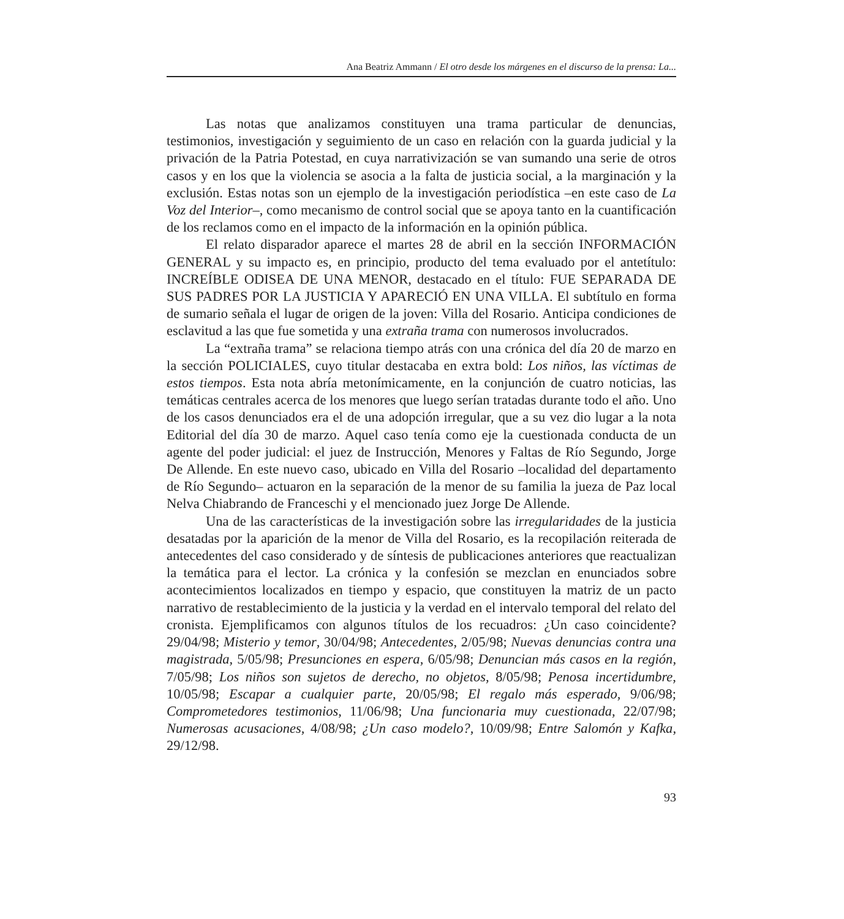Ana Beatriz Ammann / El otro desde los márgenes en el discurso de la prensa: La...
Las notas que analizamos constituyen una trama particular de denuncias, testimonios, investigación y seguimiento de un caso en relación con la guarda judicial y la privación de la Patria Potestad, en cuya narrativización se van sumando una serie de otros casos y en los que la violencia se asocia a la falta de justicia social, a la marginación y la exclusión. Estas notas son un ejemplo de la investigación periodística –en este caso de La Voz del Interior–, como mecanismo de control social que se apoya tanto en la cuantificación de los reclamos como en el impacto de la información en la opinión pública.
El relato disparador aparece el martes 28 de abril en la sección INFORMACIÓN GENERAL y su impacto es, en principio, producto del tema evaluado por el antetítulo: INCREÍBLE ODISEA DE UNA MENOR, destacado en el título: FUE SEPARADA DE SUS PADRES POR LA JUSTICIA Y APARECIÓ EN UNA VILLA. El subtítulo en forma de sumario señala el lugar de origen de la joven: Villa del Rosario. Anticipa condiciones de esclavitud a las que fue sometida y una extraña trama con numerosos involucrados.
La “extraña trama” se relaciona tiempo atrás con una crónica del día 20 de marzo en la sección POLICIALES, cuyo titular destacaba en extra bold: Los niños, las víctimas de estos tiempos. Esta nota abría metonímicamente, en la conjunción de cuatro noticias, las temáticas centrales acerca de los menores que luego serían tratadas durante todo el año. Uno de los casos denunciados era el de una adopción irregular, que a su vez dio lugar a la nota Editorial del día 30 de marzo. Aquel caso tenía como eje la cuestionada conducta de un agente del poder judicial: el juez de Instrucción, Menores y Faltas de Río Segundo, Jorge De Allende. En este nuevo caso, ubicado en Villa del Rosario –localidad del departamento de Río Segundo– actuaron en la separación de la menor de su familia la jueza de Paz local Nelva Chiabrando de Franceschi y el mencionado juez Jorge De Allende.
Una de las características de la investigación sobre las irregularidades de la justicia desatadas por la aparición de la menor de Villa del Rosario, es la recopilación reiterada de antecedentes del caso considerado y de síntesis de publicaciones anteriores que reactualizan la temática para el lector. La crónica y la confesión se mezclan en enunciados sobre acontecimientos localizados en tiempo y espacio, que constituyen la matriz de un pacto narrativo de restablecimiento de la justicia y la verdad en el intervalo temporal del relato del cronista. Ejemplificamos con algunos títulos de los recuadros: ¿Un caso coincidente? 29/04/98; Misterio y temor, 30/04/98; Antecedentes, 2/05/98; Nuevas denuncias contra una magistrada, 5/05/98; Presunciones en espera, 6/05/98; Denuncian más casos en la región, 7/05/98; Los niños son sujetos de derecho, no objetos, 8/05/98; Penosa incertidumbre, 10/05/98; Escapar a cualquier parte, 20/05/98; El regalo más esperado, 9/06/98; Comprometedores testimonios, 11/06/98; Una funcionaria muy cuestionada, 22/07/98; Numerosas acusaciones, 4/08/98; ¿Un caso modelo?, 10/09/98; Entre Salomón y Kafka, 29/12/98.
93